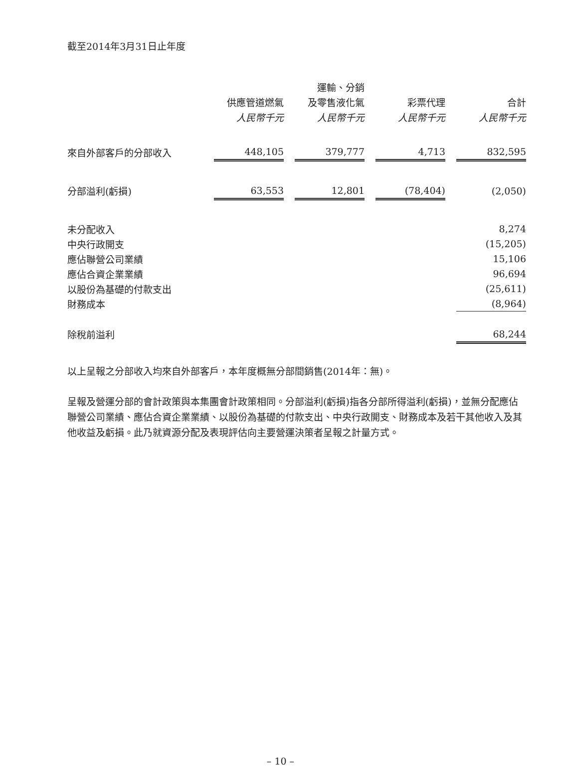截至2014年3月31日止年度
| | | | 運輸、分銷 | | | | |
| --- | --- | --- | --- | --- | --- | --- | --- |
| | 供應管道燃氣 | | 及零售液化氣 | | 彩票代理 | | 合計 |
| | 人民幣千元 | | 人民幣千元 | | 人民幣千元 | | 人民幣千元 |
| 來自外部客戶的分部收入 | 448,105 | | 379,777 | | 4,713 | | 832,595 |
| 分部溢利(虧損) | 63,553 | | 12,801 | | (78,404) | | (2,050) |
| 未分配收入 | | | | | | | 8,274 |
| 中央行政開支 | | | | | | | (15,205) |
| 應佔聯營公司業績 | | | | | | | 15,106 |
| 應佔合資企業業績 | | | | | | | 96,694 |
| 以股份為基礎的付款支出 | | | | | | | (25,611) |
| 財務成本 | | | | | | | (8,964) |
| 除稅前溢利 | | | | | | | 68,244 |
以上呈報之分部收入均來自外部客戶，本年度概無分部間銷售(2014年：無)。
呈報及營運分部的會計政策與本集團會計政策相同。分部溢利(虧損)指各分部所得溢利(虧損)，並無分配應佔聯營公司業績、應佔合資企業業績、以股份為基礎的付款支出、中央行政開支、財務成本及若干其他收入及其他收益及虧損。此乃就資源分配及表現評估向主要營運決策者呈報之計量方式。
– 10 –